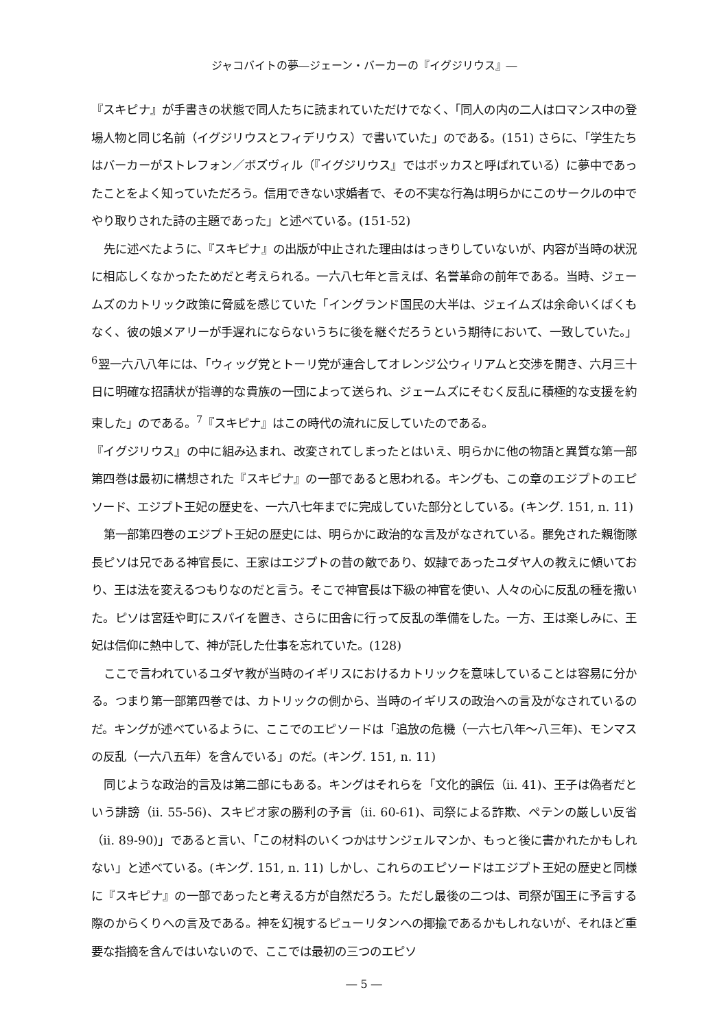ジャコバイトの夢―ジェーン・バーカーの『イグジリウス』―
『スキピナ』が手書きの状態で同人たちに読まれていただけでなく、「同人の内の二人はロマンス中の登場人物と同じ名前（イグジリウスとフィデリウス）で書いていた」のである。(151) さらに、「学生たちはバーカーがストレフォン／ボズヴィル（『イグジリウス』ではボッカスと呼ばれている）に夢中であったことをよく知っていただろう。信用できない求婚者で、その不実な行為は明らかにこのサークルの中でやり取りされた詩の主題であった」と述べている。(151-52)
先に述べたように、『スキピナ』の出版が中止された理由ははっきりしていないが、内容が当時の状況に相応しくなかったためだと考えられる。一六八七年と言えば、名誉革命の前年である。当時、ジェームズのカトリック政策に脅威を感じていた「イングランド国民の大半は、ジェイムズは余命いくばくもなく、彼の娘メアリーが手遅れにならないうちに後を継ぐだろうという期待において、一致していた。」<sup>6</sup>翌一六八八年には、「ウィッグ党とトーリ党が連合してオレンジ公ウィリアムと交渉を開き、六月三十日に明確な招請状が指導的な貴族の一団によって送られ、ジェームズにそむく反乱に積極的な支援を約束した」のである。<sup>7</sup>『スキピナ』はこの時代の流れに反していたのである。
『イグジリウス』の中に組み込まれ、改変されてしまったとはいえ、明らかに他の物語と異質な第一部第四巻は最初に構想された『スキピナ』の一部であると思われる。キングも、この章のエジプトのエピソード、エジプト王妃の歴史を、一六八七年までに完成していた部分としている。(キング. 151, n. 11)
第一部第四巻のエジプト王妃の歴史には、明らかに政治的な言及がなされている。罷免された親衛隊長ピソは兄である神官長に、王家はエジプトの昔の敵であり、奴隷であったユダヤ人の教えに傾いており、王は法を変えるつもりなのだと言う。そこで神官長は下級の神官を使い、人々の心に反乱の種を撒いた。ピソは宮廷や町にスパイを置き、さらに田舎に行って反乱の準備をした。一方、王は楽しみに、王妃は信仰に熱中して、神が託した仕事を忘れていた。(128)
ここで言われているユダヤ教が当時のイギリスにおけるカトリックを意味していることは容易に分かる。つまり第一部第四巻では、カトリックの側から、当時のイギリスの政治への言及がなされているのだ。キングが述べているように、ここでのエピソードは「追放の危機（一六七八年〜八三年)、モンマスの反乱（一六八五年）を含んでいる」のだ。(キング. 151, n. 11)
同じような政治的言及は第二部にもある。キングはそれらを「文化的誤伝（ii. 41)、王子は偽者だという誹謗（ii. 55-56)、スキピオ家の勝利の予言（ii. 60-61)、司祭による詐欺、ペテンの厳しい反省（ii. 89-90)」であると言い、「この材料のいくつかはサンジェルマンか、もっと後に書かれたかもしれない」と述べている。(キング. 151, n. 11) しかし、これらのエピソードはエジプト王妃の歴史と同様に『スキピナ』の一部であったと考える方が自然だろう。ただし最後の二つは、司祭が国王に予言する際のからくりへの言及である。神を幻視するピューリタンへの揶揄であるかもしれないが、それほど重要な指摘を含んではいないので、ここでは最初の三つのエピソ
― 5 ―